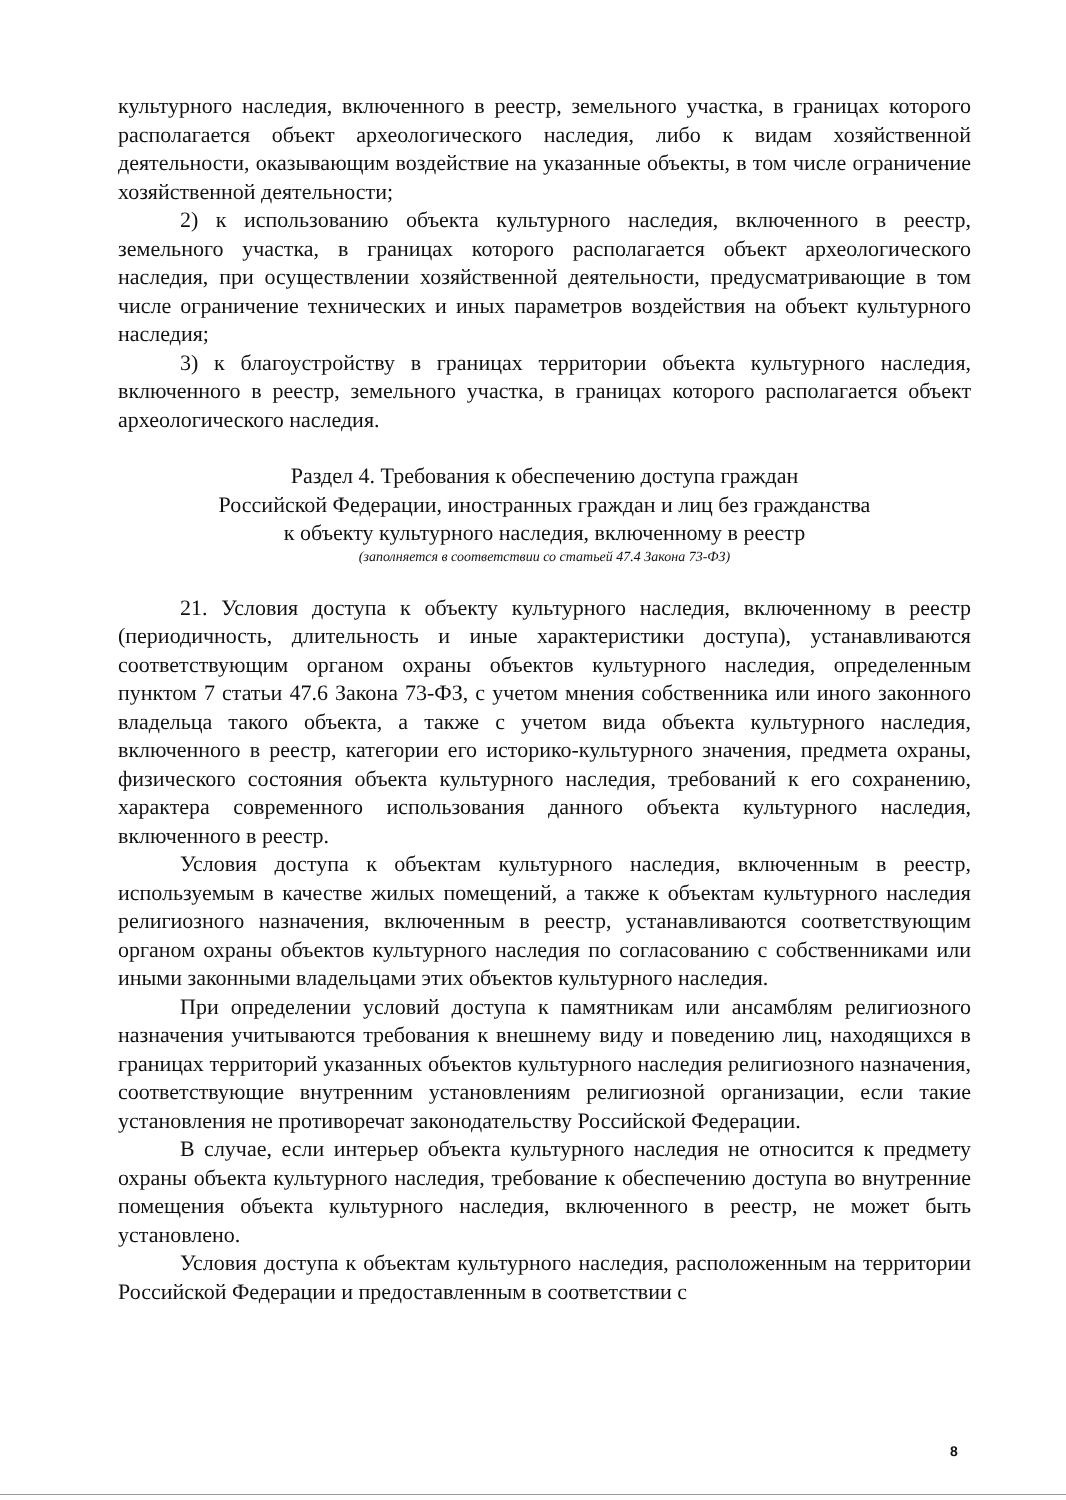культурного наследия, включенного в реестр, земельного участка, в границах которого располагается объект археологического наследия, либо к видам хозяйственной деятельности, оказывающим воздействие на указанные объекты, в том числе ограничение хозяйственной деятельности;
2) к использованию объекта культурного наследия, включенного в реестр, земельного участка, в границах которого располагается объект археологического наследия, при осуществлении хозяйственной деятельности, предусматривающие в том числе ограничение технических и иных параметров воздействия на объект культурного наследия;
3) к благоустройству в границах территории объекта культурного наследия, включенного в реестр, земельного участка, в границах которого располагается объект археологического наследия.
Раздел 4. Требования к обеспечению доступа граждан
Российской Федерации, иностранных граждан и лиц без гражданства
к объекту культурного наследия, включенному в реестр
(заполняется в соответствии со статьей 47.4 Закона 73-ФЗ)
21. Условия доступа к объекту культурного наследия, включенному в реестр (периодичность, длительность и иные характеристики доступа), устанавливаются соответствующим органом охраны объектов культурного наследия, определенным пунктом 7 статьи 47.6 Закона 73-ФЗ, с учетом мнения собственника или иного законного владельца такого объекта, а также с учетом вида объекта культурного наследия, включенного в реестр, категории его историко-культурного значения, предмета охраны, физического состояния объекта культурного наследия, требований к его сохранению, характера современного использования данного объекта культурного наследия, включенного в реестр.
Условия доступа к объектам культурного наследия, включенным в реестр, используемым в качестве жилых помещений, а также к объектам культурного наследия религиозного назначения, включенным в реестр, устанавливаются соответствующим органом охраны объектов культурного наследия по согласованию с собственниками или иными законными владельцами этих объектов культурного наследия.
При определении условий доступа к памятникам или ансамблям религиозного назначения учитываются требования к внешнему виду и поведению лиц, находящихся в границах территорий указанных объектов культурного наследия религиозного назначения, соответствующие внутренним установлениям религиозной организации, если такие установления не противоречат законодательству Российской Федерации.
В случае, если интерьер объекта культурного наследия не относится к предмету охраны объекта культурного наследия, требование к обеспечению доступа во внутренние помещения объекта культурного наследия, включенного в реестр, не может быть установлено.
Условия доступа к объектам культурного наследия, расположенным на территории Российской Федерации и предоставленным в соответствии с
8